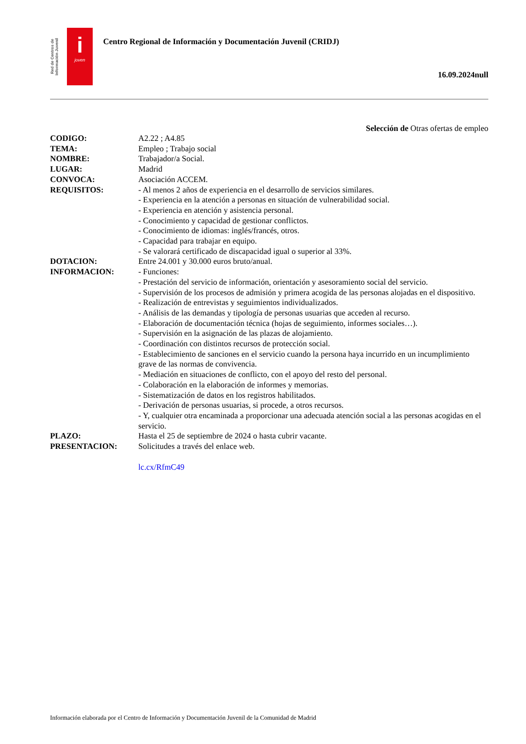Red de Centros de Información Juvenil
i
joven
Centro Regional de Información y Documentación Juvenil (CRIDJ)
16.09.2024null
Selección de Otras ofertas de empleo
| CODIGO: | A2.22 ; A4.85 |
| TEMA: | Empleo ; Trabajo social |
| NOMBRE: | Trabajador/a Social. |
| LUGAR: | Madrid |
| CONVOCA: | Asociación ACCEM. |
| REQUISITOS: | - Al menos 2 años de experiencia en el desarrollo de servicios similares. - Experiencia en la atención a personas en situación de vulnerabilidad social. - Experiencia en atención y asistencia personal. - Conocimiento y capacidad de gestionar conflictos. - Conocimiento de idiomas: inglés/francés, otros. - Capacidad para trabajar en equipo. - Se valorará certificado de discapacidad igual o superior al 33%. |
| DOTACION: | Entre 24.001 y 30.000 euros bruto/anual. |
| INFORMACION: | - Funciones: - Prestación del servicio de información, orientación y asesoramiento social del servicio. - Supervisión de los procesos de admisión y primera acogida de las personas alojadas en el dispositivo. - Realización de entrevistas y seguimientos individualizados. - Análisis de las demandas y tipología de personas usuarias que acceden al recurso. - Elaboración de documentación técnica (hojas de seguimiento, informes sociales…). - Supervisión en la asignación de las plazas de alojamiento. - Coordinación con distintos recursos de protección social. - Establecimiento de sanciones en el servicio cuando la persona haya incurrido en un incumplimiento grave de las normas de convivencia. - Mediación en situaciones de conflicto, con el apoyo del resto del personal. - Colaboración en la elaboración de informes y memorias. - Sistematización de datos en los registros habilitados. - Derivación de personas usuarias, si procede, a otros recursos. - Y, cualquier otra encaminada a proporcionar una adecuada atención social a las personas acogidas en el servicio. |
| PLAZO: | Hasta el 25 de septiembre de 2024 o hasta cubrir vacante. |
| PRESENTACION: | Solicitudes a través del enlace web. lc.cx/RfmC49 |
Información elaborada por el Centro de Información y Documentación Juvenil de la Comunidad de Madrid